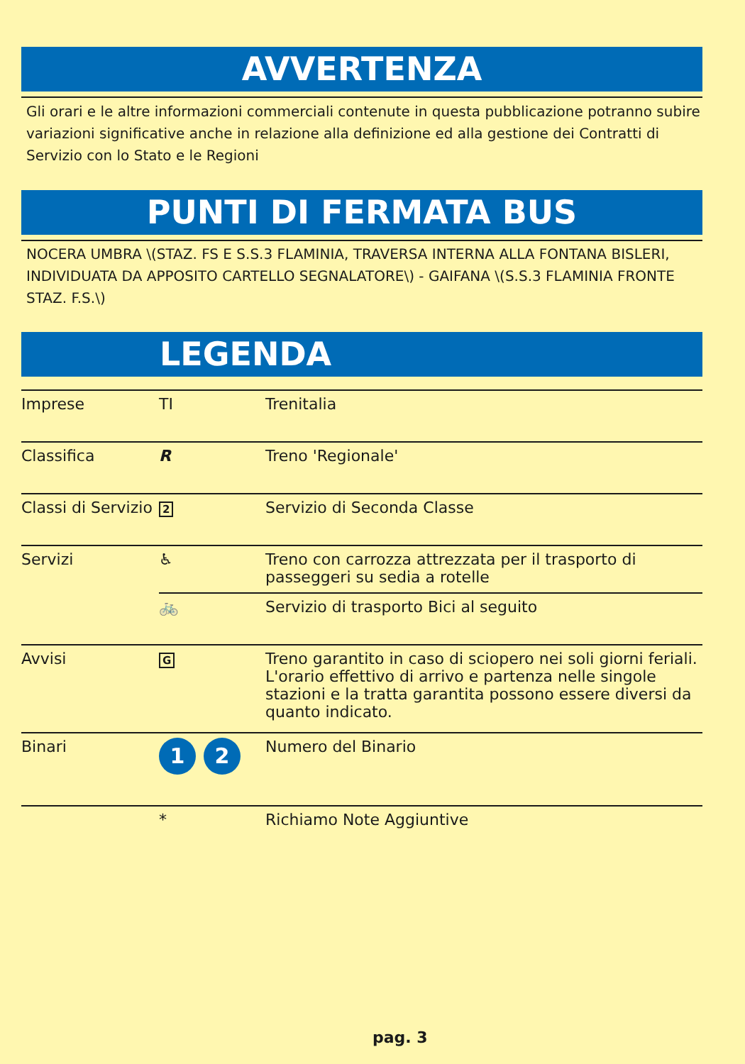AVVERTENZA
Gli orari e le altre informazioni commerciali contenute in questa pubblicazione potranno subire variazioni significative anche in relazione alla definizione ed alla gestione dei Contratti di Servizio con lo Stato e le Regioni
PUNTI DI FERMATA BUS
NOCERA UMBRA \(STAZ. FS E S.S.3 FLAMINIA, TRAVERSA INTERNA ALLA FONTANA BISLERI, INDIVIDUATA DA APPOSITO CARTELLO SEGNALATORE\) - GAIFANA \(S.S.3 FLAMINIA FRONTE STAZ. F.S.\)
LEGENDA
| Imprese | TI | Trenitalia |
| Classifica | R | Treno 'Regionale' |
| Classi di Servizio | 2 | Servizio di Seconda Classe |
| Servizi | ♿ | Treno con carrozza attrezzata per il trasporto di passeggeri su sedia a rotelle |
| | 🚲 | Servizio di trasporto Bici al seguito |
| Avvisi | G | Treno garantito in caso di sciopero nei soli giorni feriali. L'orario effettivo di arrivo e partenza nelle singole stazioni e la tratta garantita possono essere diversi da quanto indicato. |
| Binari | 1 2 | Numero del Binario |
| | * | Richiamo Note Aggiuntive |
pag. 3